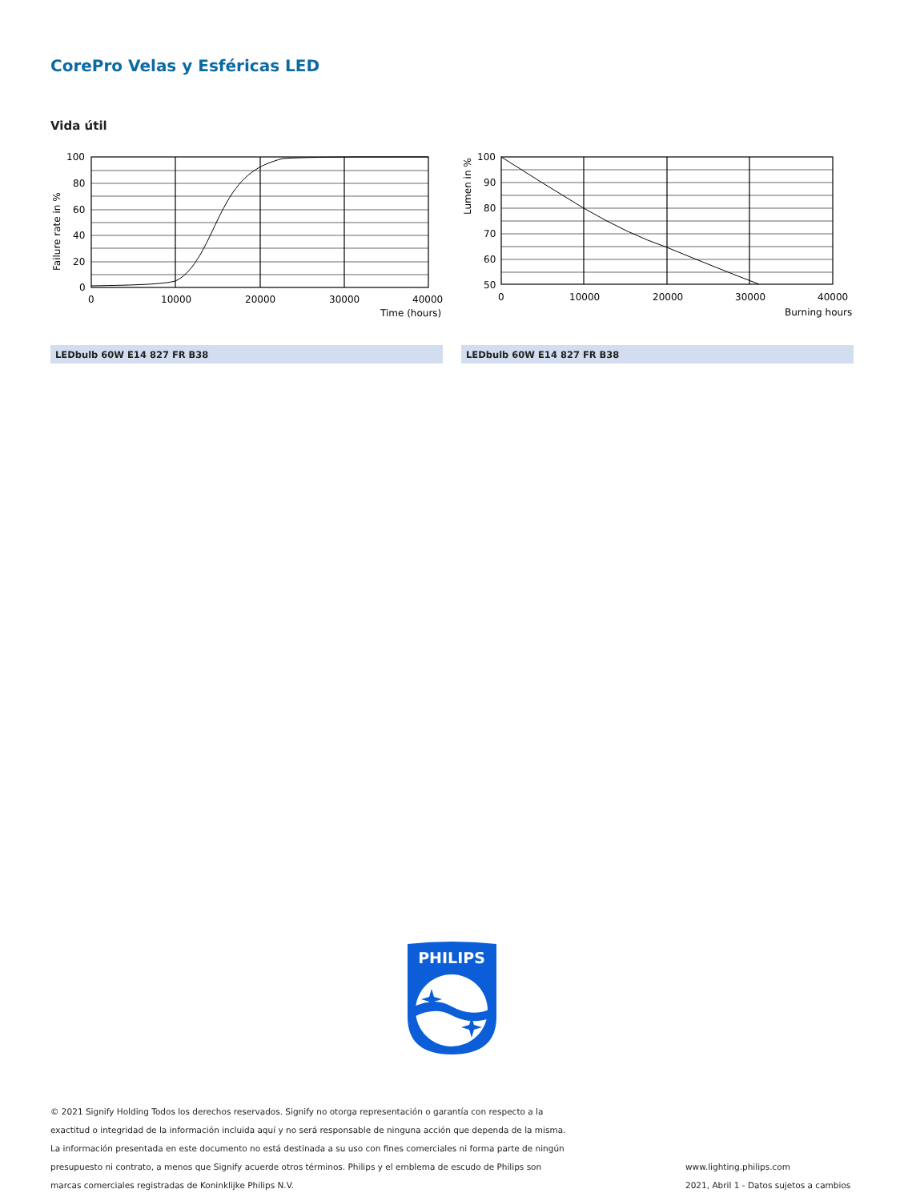CorePro Velas y Esféricas LED
Vida útil
100
80
60
40
20
0
0
10000
20000
30000
40000
Time (hours)
Failure rate in %
100
90
80
70
60
50
0
10000
20000
30000
40000
Burning hours
Lumen in %
LEDbulb 60W E14 827 FR B38 LEDbulb 60W E14 827 FR B38
PHILIPS
© 2021 Signify Holding Todos los derechos reservados. Signify no otorga representación o garantía con respecto a la exactitud o integridad de la información incluida aquí y no será responsable de ninguna acción que dependa de la misma. La información presentada en este documento no está destinada a su uso con fines comerciales ni forma parte de ningún presupuesto ni contrato, a menos que Signify acuerde otros términos. Philips y el emblema de escudo de Philips son marcas comerciales registradas de Koninklijke Philips N.V.
www.lighting.philips.com
2021, Abril 1 - Datos sujetos a cambios